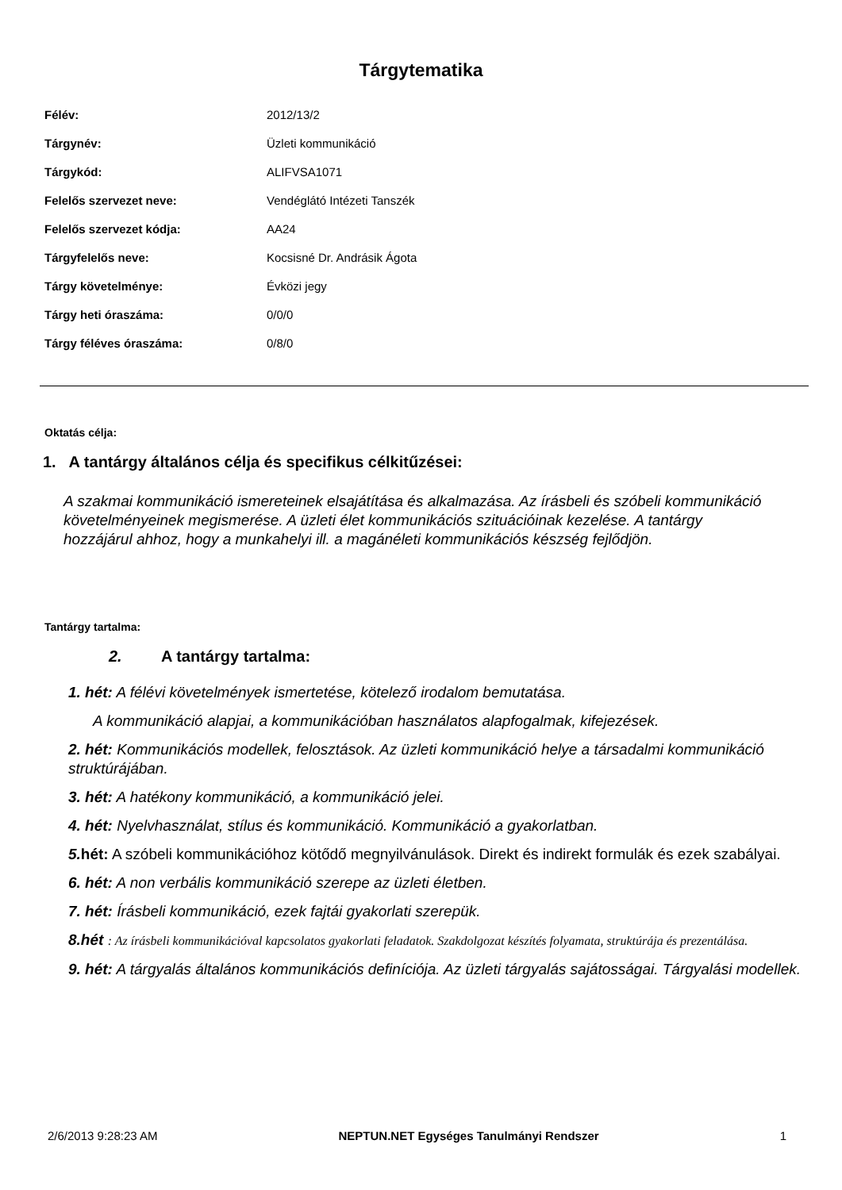Tárgytematika
| Félév: | 2012/13/2 |
| Tárgynév: | Üzleti kommunikáció |
| Tárgykód: | ALIFVSA1071 |
| Felelős szervezet neve: | Vendéglátó Intézeti Tanszék |
| Felelős szervezet kódja: | AA24 |
| Tárgyfelelős neve: | Kocsisné Dr. Andrásik Ágota |
| Tárgy követelménye: | Évközi jegy |
| Tárgy heti óraszáma: | 0/0/0 |
| Tárgy féléves óraszáma: | 0/8/0 |
Oktatás célja:
1. A tantárgy általános célja és specifikus célkitűzései:
A szakmai kommunikáció ismereteinek elsajátítása és alkalmazása. Az írásbeli és szóbeli kommunikáció követelményeinek megismerése. A üzleti élet kommunikációs szituációinak kezelése. A tantárgy hozzájárul ahhoz, hogy a munkahelyi ill. a magánéleti kommunikációs készség fejlődjön.
Tantárgy tartalma:
2. A tantárgy tartalma:
1. hét: A félévi követelmények ismertetése, kötelező irodalom bemutatása.
A kommunikáció alapjai, a kommunikációban használatos alapfogalmak, kifejezések.
2. hét: Kommunikációs modellek, felosztások. Az üzleti kommunikáció helye a társadalmi kommunikáció struktúrájában.
3. hét: A hatékony kommunikáció, a kommunikáció jelei.
4. hét: Nyelvhasználat, stílus és kommunikáció. Kommunikáció a gyakorlatban.
5. hét: A szóbeli kommunikációhoz kötődő megnyilvánulások. Direkt és indirekt formulák és ezek szabályai.
6. hét: A non verbális kommunikáció szerepe az üzleti életben.
7. hét: Írásbeli kommunikáció, ezek fajtái gyakorlati szerepük.
8.hét : Az írásbeli kommunikációval kapcsolatos gyakorlati feladatok. Szakdolgozat készítés folyamata, struktúrája és prezentálása.
9. hét: A tárgyalás általános kommunikációs definíciója. Az üzleti tárgyalás sajátosságai. Tárgyalási modellek.
2/6/2013 9:28:23 AM NEPTUN.NET Egységes Tanulmányi Rendszer 1